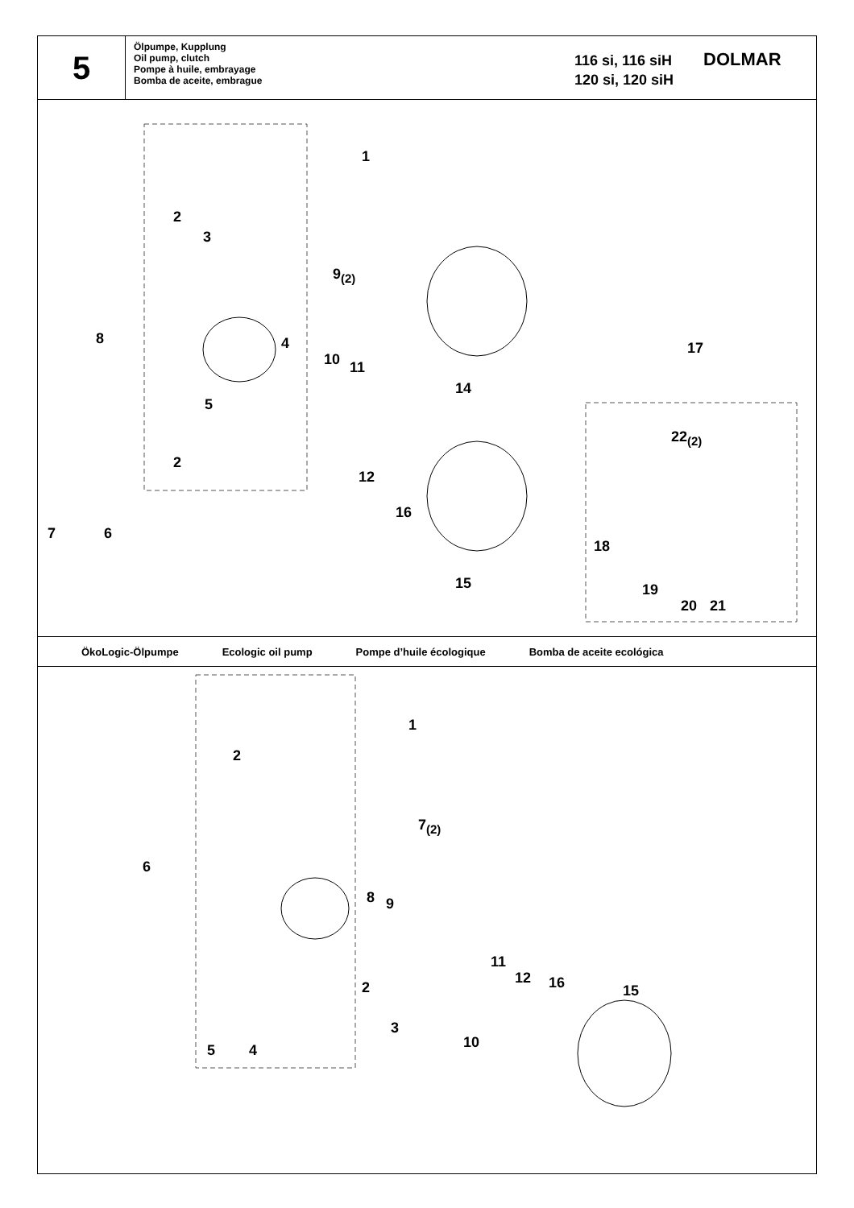5
Ölpumpe, Kupplung
Oil pump, clutch
Pompe à huile, embrayage
Bomba de aceite, embrague
116 si, 116 siH
120 si, 120 siH
DOLMAR
1
2
3
4
5
2
6
7
8
9<sub>(2)</sub>
10 11
12
14
15
16
17
18
19
20 21
22<sub>(2)</sub>
ÖkoLogic-Ölpumpe Ecologic oil pump Pompe d’huile écologique Bomba de aceite ecológica
1
2
6
7<sub>(2)</sub>
8 9
2
3
10
11
12 16 15
5 4